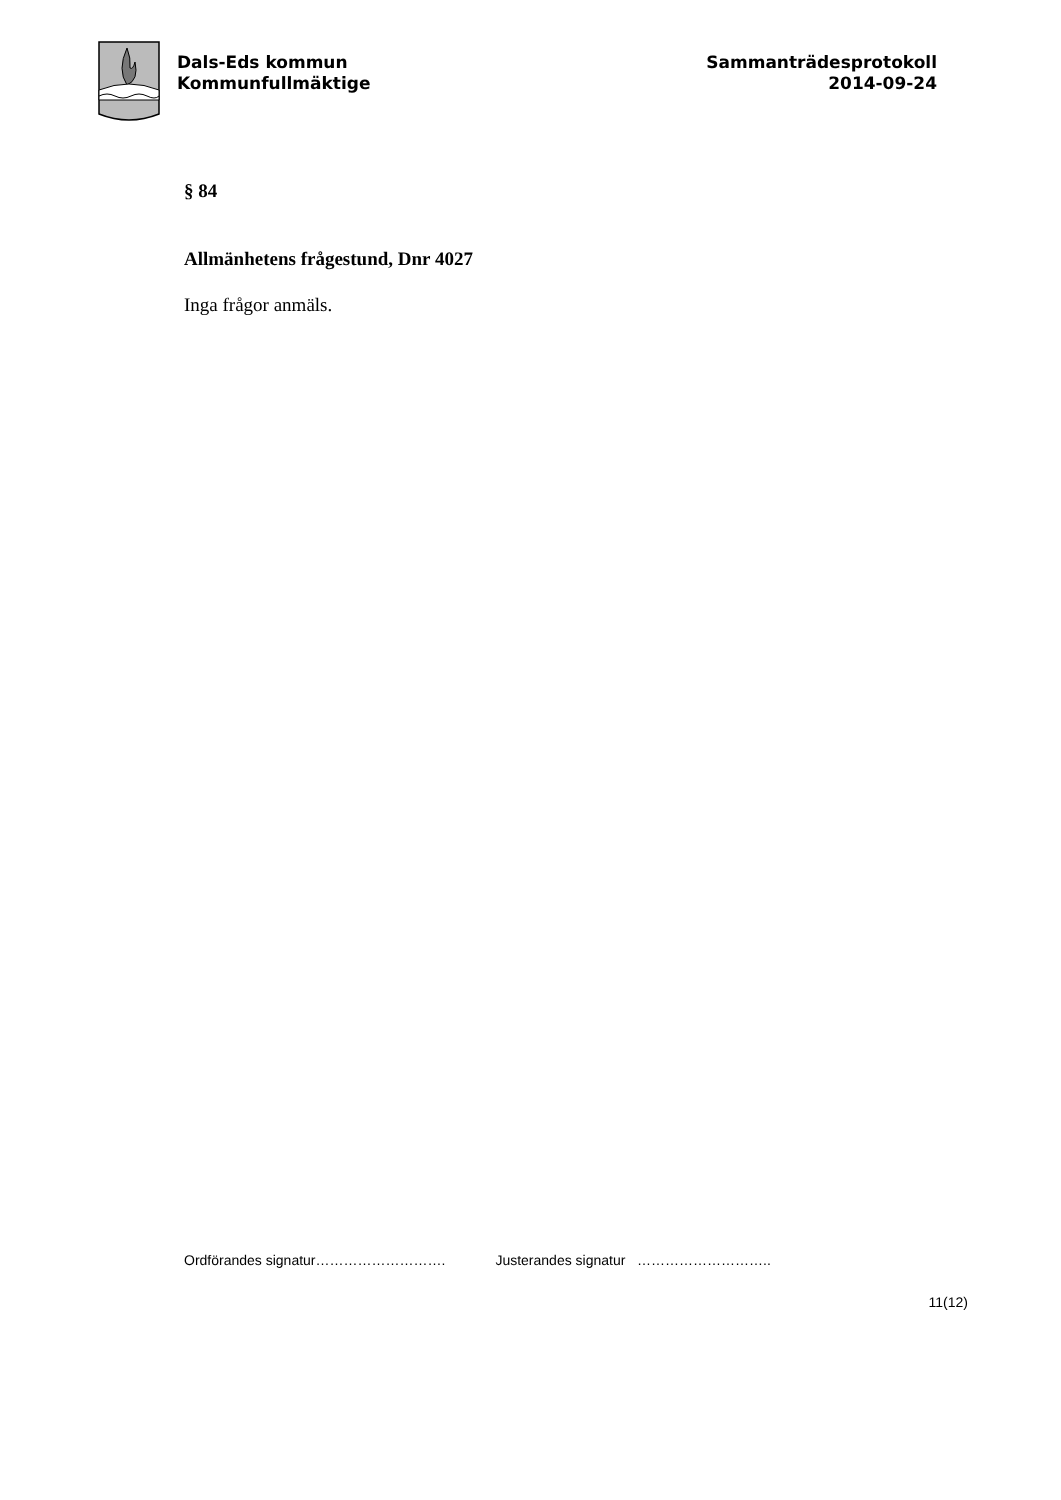Dals-Eds kommun
Kommunfullmäktige
Sammanträdesprotokoll
2014-09-24
§ 84
Allmänhetens frågestund, Dnr 4027
Inga frågor anmäls.
Ordförandes signatur………………………. Justerandes signatur ………………………..
11(12)